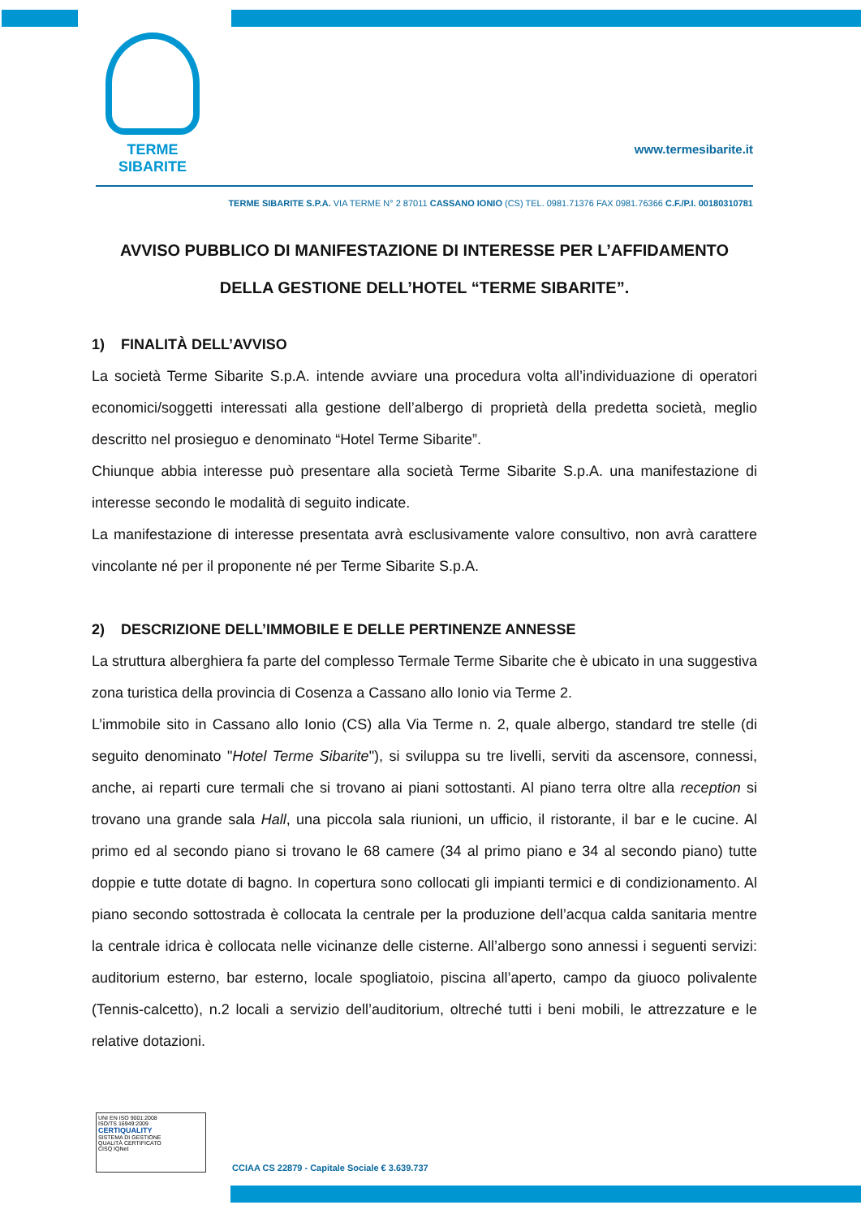TERME SIBARITE
www.termesibarite.it
TERME SIBARITE S.P.A. VIA TERME N° 2 87011 CASSANO IONIO (CS) TEL. 0981.71376 FAX 0981.76366 C.F./P.I. 00180310781
AVVISO PUBBLICO DI MANIFESTAZIONE DI INTERESSE PER L’AFFIDAMENTO DELLA GESTIONE DELL’HOTEL “TERME SIBARITE”.
1) FINALITÀ DELL’AVVISO
La società Terme Sibarite S.p.A. intende avviare una procedura volta all’individuazione di operatori economici/soggetti interessati alla gestione dell’albergo di proprietà della predetta società, meglio descritto nel prosieguo e denominato “Hotel Terme Sibarite”.
Chiunque abbia interesse può presentare alla società Terme Sibarite S.p.A. una manifestazione di interesse secondo le modalità di seguito indicate.
La manifestazione di interesse presentata avrà esclusivamente valore consultivo, non avrà carattere vincolante né per il proponente né per Terme Sibarite S.p.A.
2) DESCRIZIONE DELL’IMMOBILE E DELLE PERTINENZE ANNESSE
La struttura alberghiera fa parte del complesso Termale Terme Sibarite che è ubicato in una suggestiva zona turistica della provincia di Cosenza a Cassano allo Ionio via Terme 2.
L’immobile sito in Cassano allo Ionio (CS) alla Via Terme n. 2, quale albergo, standard tre stelle (di seguito denominato "Hotel Terme Sibarite"), si sviluppa su tre livelli, serviti da ascensore, connessi, anche, ai reparti cure termali che si trovano ai piani sottostanti. Al piano terra oltre alla reception si trovano una grande sala Hall, una piccola sala riunioni, un ufficio, il ristorante, il bar e le cucine. Al primo ed al secondo piano si trovano le 68 camere (34 al primo piano e 34 al secondo piano) tutte doppie e tutte dotate di bagno. In copertura sono collocati gli impianti termici e di condizionamento. Al piano secondo sottostrada è collocata la centrale per la produzione dell’acqua calda sanitaria mentre la centrale idrica è collocata nelle vicinanze delle cisterne. All’albergo sono annessi i seguenti servizi: auditorium esterno, bar esterno, locale spogliatoio, piscina all’aperto, campo da giuoco polivalente (Tennis-calcetto), n.2 locali a servizio dell’auditorium, oltreché tutti i beni mobili, le attrezzature e le relative dotazioni.
UNI EN ISO 9001:2008
ISO/TS 16949:2009
CERTIQUALITY
SISTEMA DI GESTIONE
QUALITÀ CERTIFICATO
CISQ IQNet
CCIAA CS 22879 - Capitale Sociale € 3.639.737